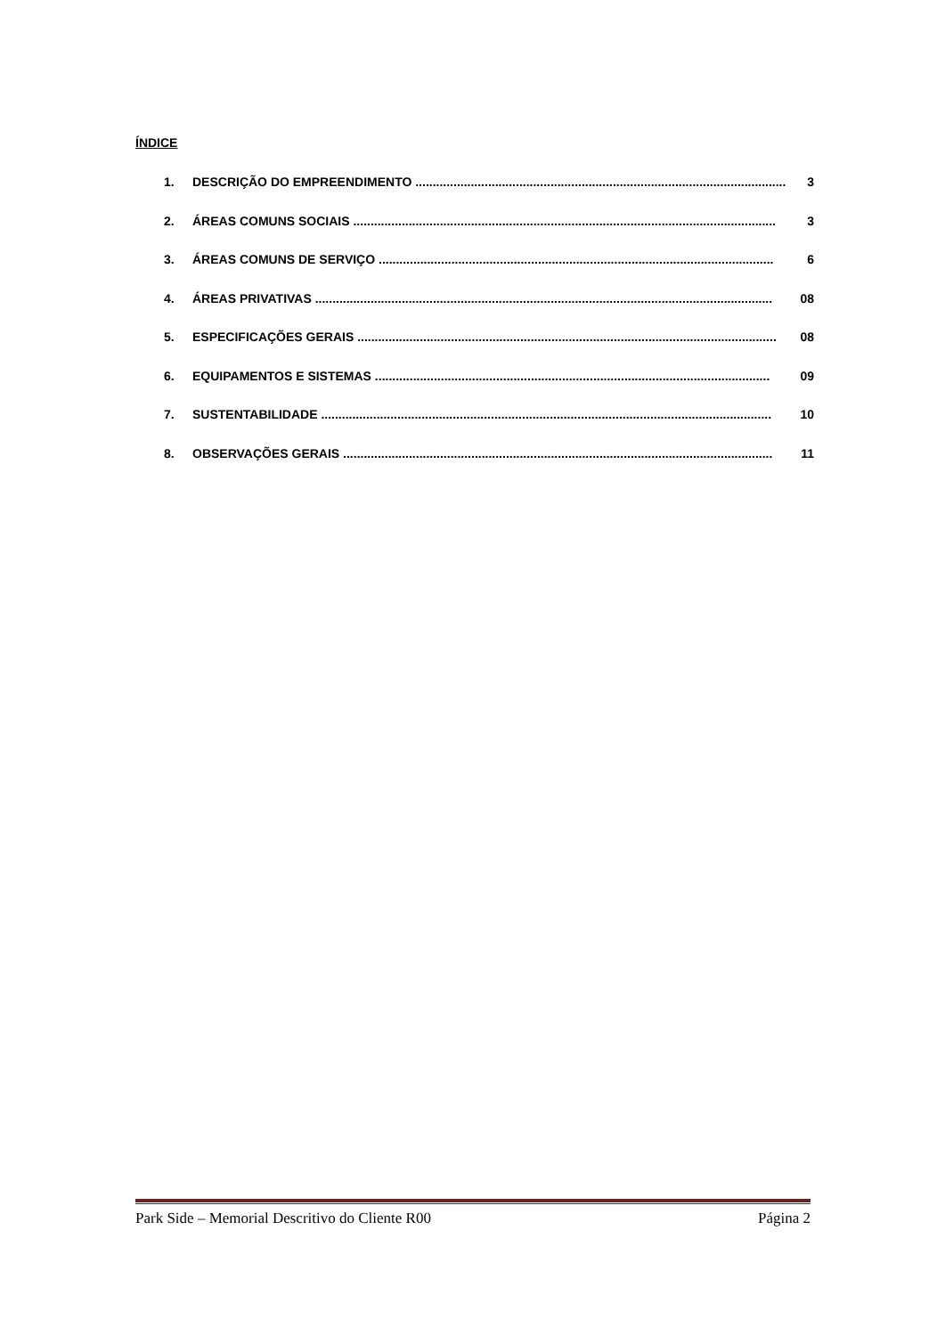ÍNDICE
1. DESCRIÇÃO DO EMPREENDIMENTO ........................................................................................................... 3
2. ÁREAS COMUNS SOCIAIS .......................................................................................................................... 3
3. ÁREAS COMUNS DE SERVIÇO .................................................................................................................. 6
4. ÁREAS PRIVATIVAS .................................................................................................................................... 08
5. ESPECIFICAÇÕES GERAIS ......................................................................................................................... 08
6. EQUIPAMENTOS E SISTEMAS .................................................................................................................. 09
7. SUSTENTABILIDADE .................................................................................................................................. 10
8. OBSERVAÇÕES GERAIS ............................................................................................................................ 11
Park Side – Memorial Descritivo do Cliente R00 Página 2